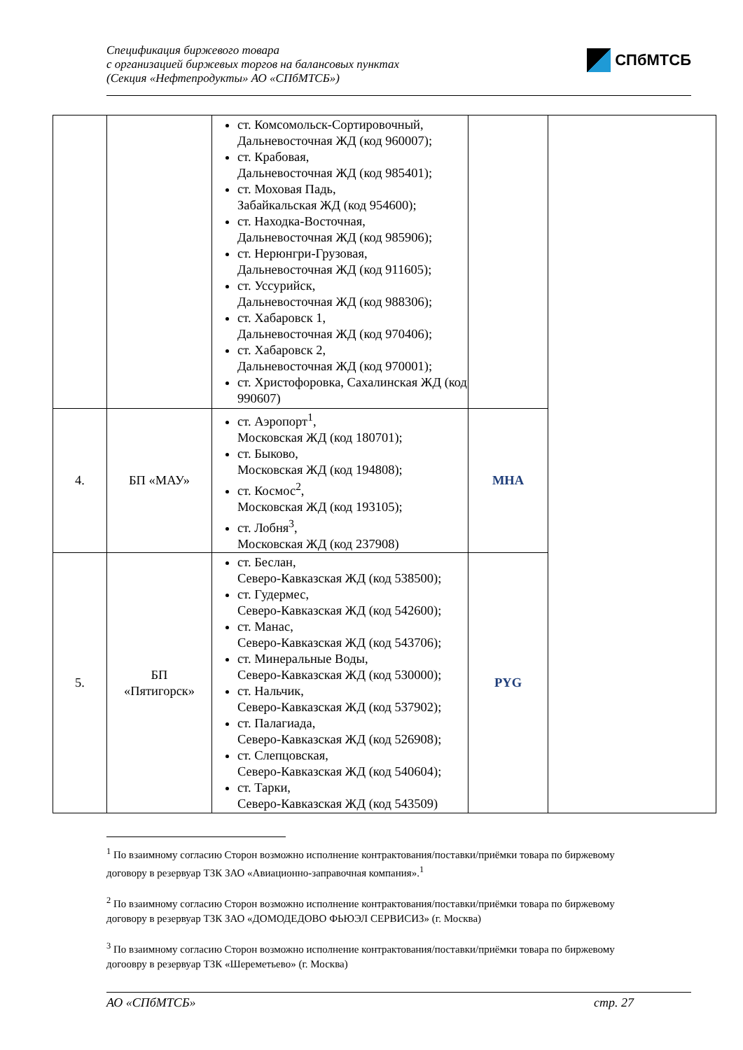Спецификация биржевого товара
с организацией биржевых торгов на балансовых пунктах
(Секция «Нефтепродукты» АО «СПбМТСБ»)
СПбМТСБ
| | | ст. Комсомольск-Сортировочный, Дальневосточная ЖД (код 960007); ст. Крабовая, Дальневосточная ЖД (код 985401); ст. Моховая Падь, Забайкальская ЖД (код 954600); ст. Находка-Восточная, Дальневосточная ЖД (код 985906); ст. Нерюнгри-Грузовая, Дальневосточная ЖД (код 911605); ст. Уссурийск, Дальневосточная ЖД (код 988306); ст. Хабаровск 1, Дальневосточная ЖД (код 970406); ст. Хабаровск 2, Дальневосточная ЖД (код 970001); ст. Христофоровка, Сахалинская ЖД (код 990607) | | |
| 4. | БП «МАУ» | ст. Аэропорт<sup>1</sup>, Московская ЖД (код 180701); ст. Быково, Московская ЖД (код 194808); ст. Космос<sup>2</sup>, Московская ЖД (код 193105); ст. Лобня<sup>3</sup>, Московская ЖД (код 237908) | MHA | |
| 5. | БП «Пятигорск» | ст. Беслан, Северо-Кавказская ЖД (код 538500); ст. Гудермес, Северо-Кавказская ЖД (код 542600); ст. Манас, Северо-Кавказская ЖД (код 543706); ст. Минеральные Воды, Северо-Кавказская ЖД (код 530000); ст. Нальчик, Северо-Кавказская ЖД (код 537902); ст. Палагиада, Северо-Кавказская ЖД (код 526908); ст. Слепцовская, Северо-Кавказская ЖД (код 540604); ст. Тарки, Северо-Кавказская ЖД (код 543509) | PYG | |
<sup>1</sup> По взаимному согласию Сторон возможно исполнение контрактования/поставки/приёмки товара по биржевому договору в резервуар ТЗК ЗАО «Авиационно-заправочная компания».<sup>1</sup>
<sup>2</sup> По взаимному согласию Сторон возможно исполнение контрактования/поставки/приёмки товара по биржевому договору в резервуар ТЗК ЗАО «ДОМОДЕДОВО ФЬЮЭЛ СЕРВИСИЗ» (г. Москва)
<sup>3</sup> По взаимному согласию Сторон возможно исполнение контрактования/поставки/приёмки товара по биржевому догоовру в резервуар ТЗК «Шереметьево» (г. Москва)
АО «СПбМТСБ» стр. 27